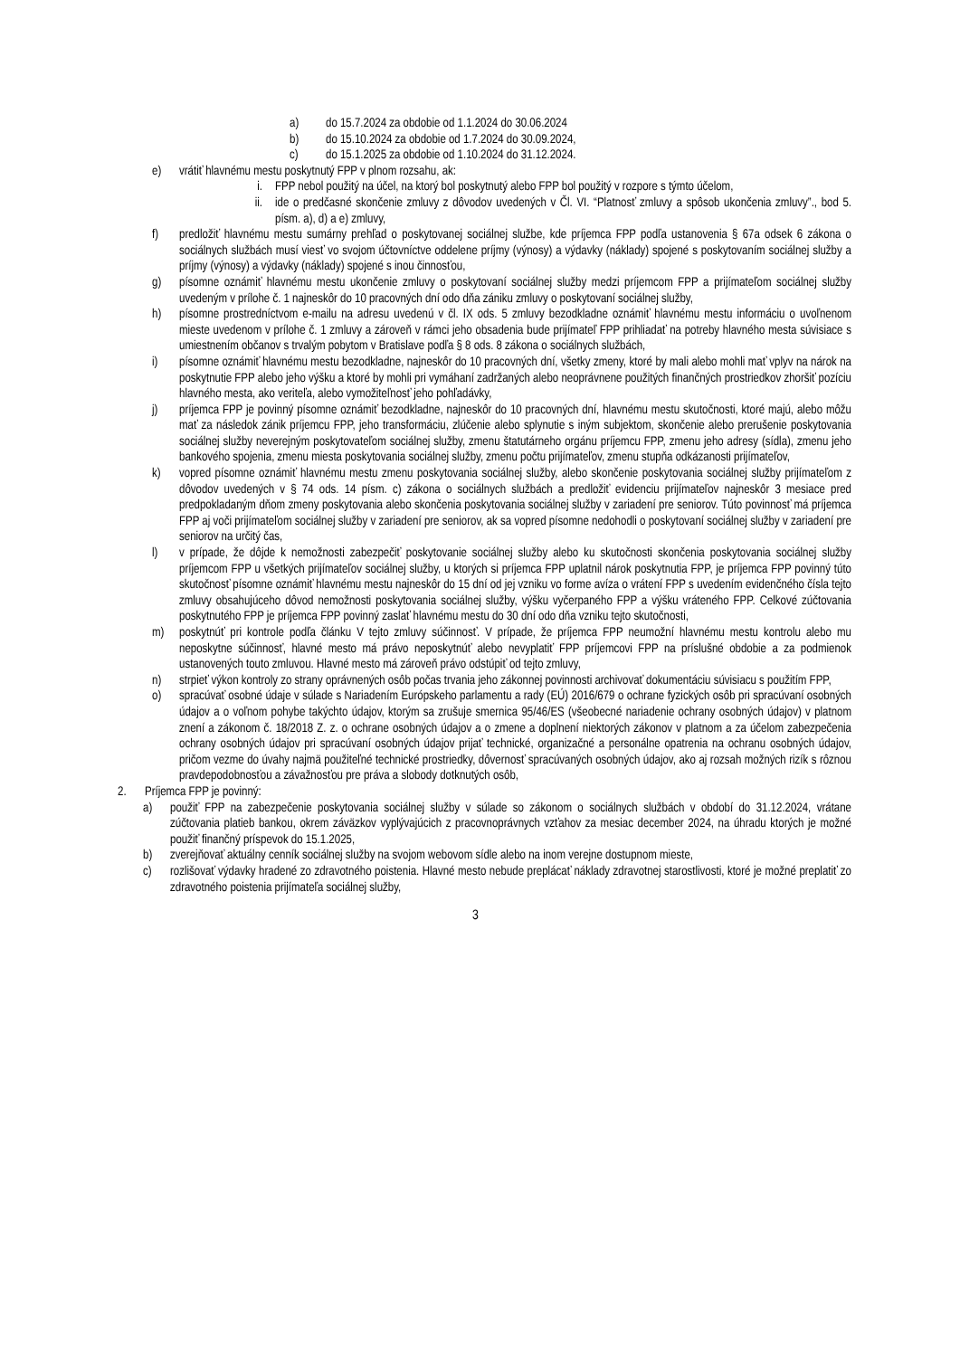a) do 15.7.2024 za obdobie od 1.1.2024 do 30.06.2024
b) do 15.10.2024 za obdobie od 1.7.2024 do 30.09.2024,
c) do 15.1.2025 za obdobie od 1.10.2024 do 31.12.2024.
e) vrátiť hlavnému mestu poskytnutý FPP v plnom rozsahu, ak:
i. FPP nebol použitý na účel, na ktorý bol poskytnutý alebo FPP bol použitý v rozpore s týmto účelom,
ii. ide o predčasné skončenie zmluvy z dôvodov uvedených v Čl. VI. “Platnosť zmluvy a spôsob ukončenia zmluvy”., bod 5. písm. a), d) a e) zmluvy,
f) predložiť hlavnému mestu sumárny prehľad o poskytovanej sociálnej službe, kde príjemca FPP podľa ustanovenia § 67a odsek 6 zákona o sociálnych službách musí viesť vo svojom účtovníctve oddelene príjmy (výnosy) a výdavky (náklady) spojené s poskytovaním sociálnej služby a príjmy (výnosy) a výdavky (náklady) spojené s inou činnosťou,
g) písomne oznámiť hlavnému mestu ukončenie zmluvy o poskytovaní sociálnej služby medzi príjemcom FPP a prijímateľom sociálnej služby uvedeným v prílohe č. 1 najneskôr do 10 pracovných dní odo dňa zániku zmluvy o poskytovaní sociálnej služby,
h) písomne prostredníctvom e-mailu na adresu uvedenú v čl. IX ods. 5 zmluvy bezodkladne oznámiť hlavnému mestu informáciu o uvoľnenom mieste uvedenom v prílohe č. 1 zmluvy a zároveň v rámci jeho obsadenia bude prijímateľ FPP prihliadať na potreby hlavného mesta súvisiace s umiestnením občanov s trvalým pobytom v Bratislave podľa § 8 ods. 8 zákona o sociálnych službách,
i) písomne oznámiť hlavnému mestu bezodkladne, najneskôr do 10 pracovných dní, všetky zmeny, ktoré by mali alebo mohli mať vplyv na nárok na poskytnutie FPP alebo jeho výšku a ktoré by mohli pri vymáhaní zadržaných alebo neoprávnene použitých finančných prostriedkov zhoršiť pozíciu hlavného mesta, ako veriteľa, alebo vymožiteľnosť jeho pohľadávky,
j) príjemca FPP je povinný písomne oznámiť bezodkladne, najneskôr do 10 pracovných dní, hlavnému mestu skutočnosti, ktoré majú, alebo môžu mať za následok zánik príjemcu FPP, jeho transformáciu, zlúčenie alebo splynutie s iným subjektom, skončenie alebo prerušenie poskytovania sociálnej služby neverejným poskytovateľom sociálnej služby, zmenu štatutárneho orgánu príjemcu FPP, zmenu jeho adresy (sídla), zmenu jeho bankového spojenia, zmenu miesta poskytovania sociálnej služby, zmenu počtu prijímateľov, zmenu stupňa odkázanosti prijímateľov,
k) vopred písomne oznámiť hlavnému mestu zmenu poskytovania sociálnej služby, alebo skončenie poskytovania sociálnej služby prijímateľom z dôvodov uvedených v § 74 ods. 14 písm. c) zákona o sociálnych službách a predložiť evidenciu prijímateľov najneskôr 3 mesiace pred predpokladaným dňom zmeny poskytovania alebo skončenia poskytovania sociálnej služby v zariadení pre seniorov. Túto povinnosť má príjemca FPP aj voči prijímateľom sociálnej služby v zariadení pre seniorov, ak sa vopred písomne nedohodli o poskytovaní sociálnej služby v zariadení pre seniorov na určitý čas,
l) v prípade, že dôjde k nemožnosti zabezpečiť poskytovanie sociálnej služby alebo ku skutočnosti skončenia poskytovania sociálnej služby príjemcom FPP u všetkých prijímateľov sociálnej služby, u ktorých si príjemca FPP uplatnil nárok poskytnutia FPP, je príjemca FPP povinný túto skutočnosť písomne oznámiť hlavnému mestu najneskôr do 15 dní od jej vzniku vo forme avíza o vrátení FPP s uvedením evidenčného čísla tejto zmluvy obsahujúceho dôvod nemožnosti poskytovania sociálnej služby, výšku vyčerpaného FPP a výšku vráteného FPP. Celkové zúčtovania poskytnutého FPP je príjemca FPP povinný zaslať hlavnému mestu do 30 dní odo dňa vzniku tejto skutočnosti,
m) poskytnúť pri kontrole podľa článku V tejto zmluvy súčinnosť. V prípade, že príjemca FPP neumožní hlavnému mestu kontrolu alebo mu neposkytne súčinnosť, hlavné mesto má právo neposkytnúť alebo nevyplatiť FPP príjemcovi FPP na príslušné obdobie a za podmienok ustanovených touto zmluvou. Hlavné mesto má zároveň právo odstúpiť od tejto zmluvy,
n) strpieť výkon kontroly zo strany oprávnených osôb počas trvania jeho zákonnej povinnosti archivovať dokumentáciu súvisiacu s použitím FPP,
o) spracúvať osobné údaje v súlade s Nariadením Európskeho parlamentu a rady (EÚ) 2016/679 o ochrane fyzických osôb pri spracúvaní osobných údajov a o voľnom pohybe takýchto údajov, ktorým sa zrušuje smernica 95/46/ES (všeobecné nariadenie ochrany osobných údajov) v platnom znení a zákonom č. 18/2018 Z. z. o ochrane osobných údajov a o zmene a doplnení niektorých zákonov v platnom a za účelom zabezpečenia ochrany osobných údajov pri spracúvaní osobných údajov prijať technické, organizačné a personálne opatrenia na ochranu osobných údajov, pričom vezme do úvahy najmä použiteľné technické prostriedky, dôvernosť spracúvaných osobných údajov, ako aj rozsah možných rizík s rôznou pravdepodobnosťou a závažnosťou pre práva a slobody dotknutých osôb,
2. Príjemca FPP je povinný:
a) použiť FPP na zabezpečenie poskytovania sociálnej služby v súlade so zákonom o sociálnych službách v období do 31.12.2024, vrátane zúčtovania platieb bankou, okrem záväzkov vyplývajúcich z pracovnoprávnych vzťahov za mesiac december 2024, na úhradu ktorých je možné použiť finančný príspevok do 15.1.2025,
b) zverejňovať aktuálny cenník sociálnej služby na svojom webovom sídle alebo na inom verejne dostupnom mieste,
c) rozlišovať výdavky hradené zo zdravotného poistenia. Hlavné mesto nebude preplácať náklady zdravotnej starostlivosti, ktoré je možné preplatiť zo zdravotného poistenia prijímateľa sociálnej služby,
3